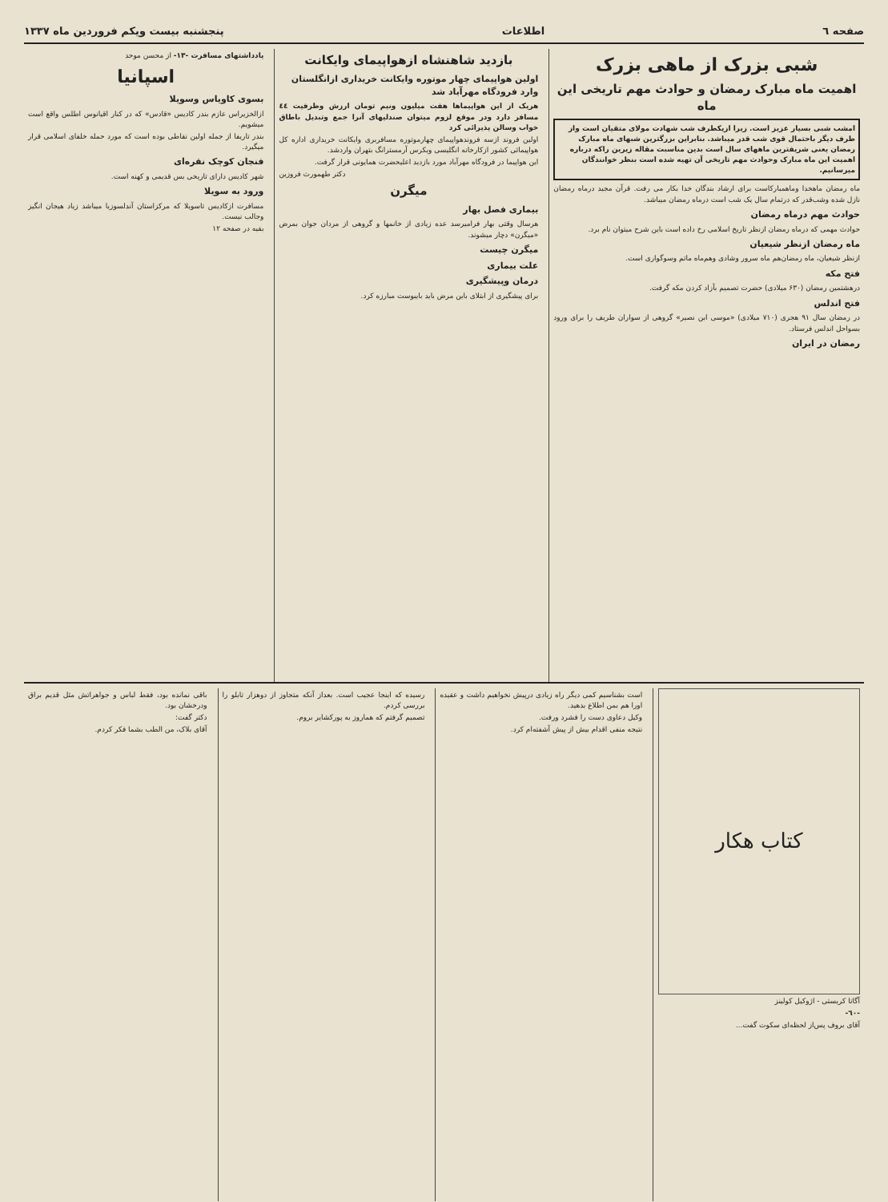صفحه ٦ اطلاعات پنجشنبه بیست ویکم فروردین ماه ۱۳۳۷
شبی بزرک از ماهی بزرک
اهمیت ماه مبارک رمضان و حوادث مهم تاریخی این ماه
امشب شبی بسیار عزیز است. زیرا ازیکطرف شب شهادت مولای متقیان است واز طرف دیگر باحتمال قوی شب قدر میباشد. بنابراین بزرگترین شبهای ماه مبارک رمضان یعنی شریفترین ماههای سال است بدین مناسبت مقاله زیرین راکه درباره اهمیت این ماه مبارک وحوادث مهم تاریخی آن تهیه شده است بنظر خوانندگان میرسانیم.
ماه رمضان ماهخدا وماهمبارکاست برای ارشاد بندگان خدا بکار می رفت. قرآن مجید درماه رمضان نازل شده وشب‌قدر که درتمام سال یک شب است درماه رمضان میباشد.
حوادث مهم درماه رمضان
حوادث مهمی که درماه رمضان ازنظر تاریخ اسلامی رخ داده است باین شرح میتوان نام برد.
ماه رمضان ازنظر شیعیان
ازنظر شیعیان، ماه رمضان‌هم ماه سرور وشادی وهم‌ماه ماتم وسوگواری است.
فتح مکه
درهشتمین رمضان (۶۳۰ میلادی) حضرت تصمیم بآزاد کردن مکه گرفت.
فتح اندلس
در رمضان سال ۹۱ هجری (۷۱۰ میلادی) «موسی ابن نصیر» گروهی از سواران طریف را برای ورود بسواحل اندلس فرستاد.
رمضان در ایران
بازدید شاهنشاه ازهواپیمای وایکانت
اولین هواپیمای چهار موتوره وایکانت خریداری ازانگلستان وارد فرودگاه مهرآباد شد
هریک از این هواپیماها هفت میلیون ونیم تومان ارزش وظرفیت ٤٤ مسافر دارد ودر موقع لزوم میتوان صندلیهای آنرا جمع وتبدیل باطاق خواب وسالن پذیرائی کرد
اولین فروند ازسه فروندهواپیمای چهارموتوره مسافربری وایکانت خریداری اداره کل هواپیمائی کشور ازکارخانه انگلیسی ویکرس آرمسترانگ بتهران واردشد.
این هواپیما در فرودگاه مهرآباد مورد بازدید اعلیحضرت همایونی قرار گرفت.
دکتر طهمورث فروزین
میگرن
بیماری فصل بهار
هرسال وقتی بهار فرامیرسد عده زیادی از خانمها و گروهی از مردان جوان بمرض «میگرن» دچار میشوند.
میگرن چیست
علت بیماری
درمان وپیشگیری
برای پیشگیری از ابتلای باین مرض باید بایبوست مبارزه کرد.
یادداشتهای مسافرت -۱۳- از محسن موحد
اسپانیا
بسوی کاویاس وسویلا
ازالخزیراس عازم بندر کادیس «قادس» که در کنار اقیانوس اطلس واقع است میشویم.
بندر تاریفا از جمله اولین نقاطی بوده است که مورد حمله خلفای اسلامی قرار میگیرد.
فنجان کوچک نقره‌ای
شهر کادیس دارای تاریخی بس قدیمی و کهنه است.
ورود به سویلا
مسافرت ازکادیس تاسویلا که مرکزاستان آندلسوزیا میباشد زیاد هیجان انگیز وجالب نیست.
بقیه در صفحه ۱۲
کتاب هکار
آگاتا کریستی - اژوکیل کولینز
-٦٠-
آقای بروف پس‌از لحظه‌ای سکوت گفت...
است بشناسیم کمی دیگر راه زیادی درپیش نخواهیم داشت و عقیده اورا هم بمن اطلاع بدهید.
وکیل دعاوی دست را فشرد ورفت.
نتیجه منفی اقدام بیش از پیش آشفته‌ام کرد.
رسیده که اینجا عجیب است. بعداز آنکه متجاوز از دوهزار تابلو را بررسی کردم.
تصمیم گرفتم که هماروز به پورکشایر بروم.
باقی نمانده بود، فقط لباس و جواهراتش مثل قدیم براق ودرخشان بود.
دکتر گفت:
آقای بلاک، من الطب بشما فکر کردم.